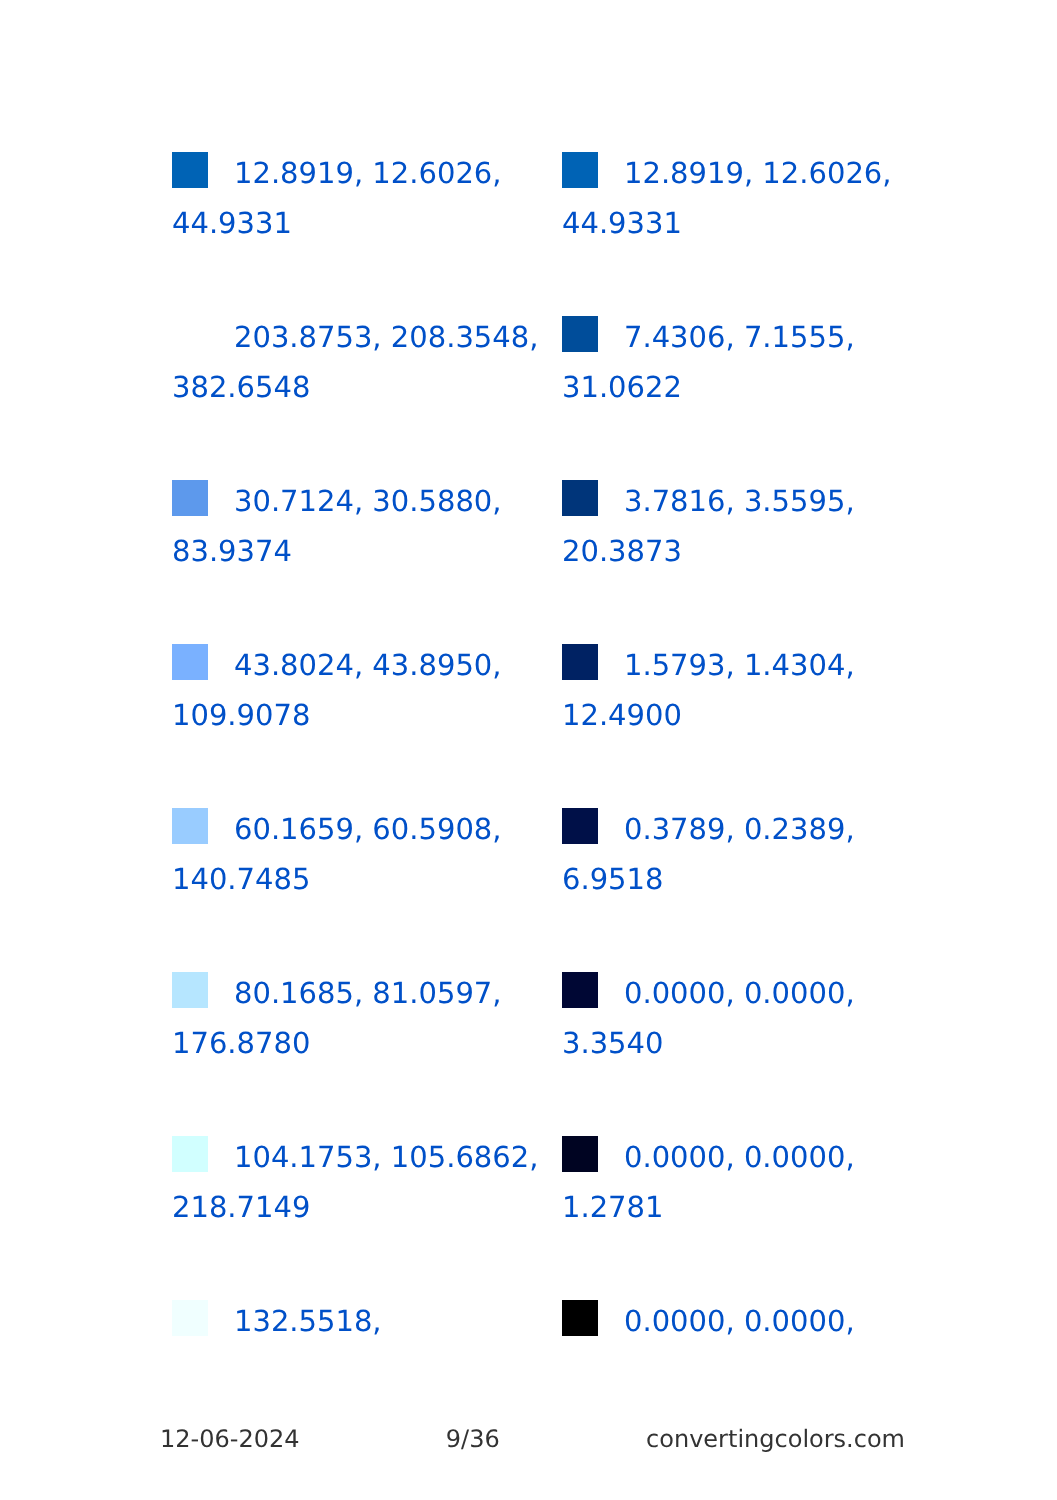12.8919, 12.6026, 44.9331
12.8919, 12.6026, 44.9331
203.8753, 208.3548, 382.6548
7.4306, 7.1555, 31.0622
30.7124, 30.5880, 83.9374
3.7816, 3.5595, 20.3873
43.8024, 43.8950, 109.9078
1.5793, 1.4304, 12.4900
60.1659, 60.5908, 140.7485
0.3789, 0.2389, 6.9518
80.1685, 81.0597, 176.8780
0.0000, 0.0000, 3.3540
104.1753, 105.6862, 218.7149
0.0000, 0.0000, 1.2781
132.5518,
0.0000, 0.0000,
12-06-2024 9/36 convertingcolors.com